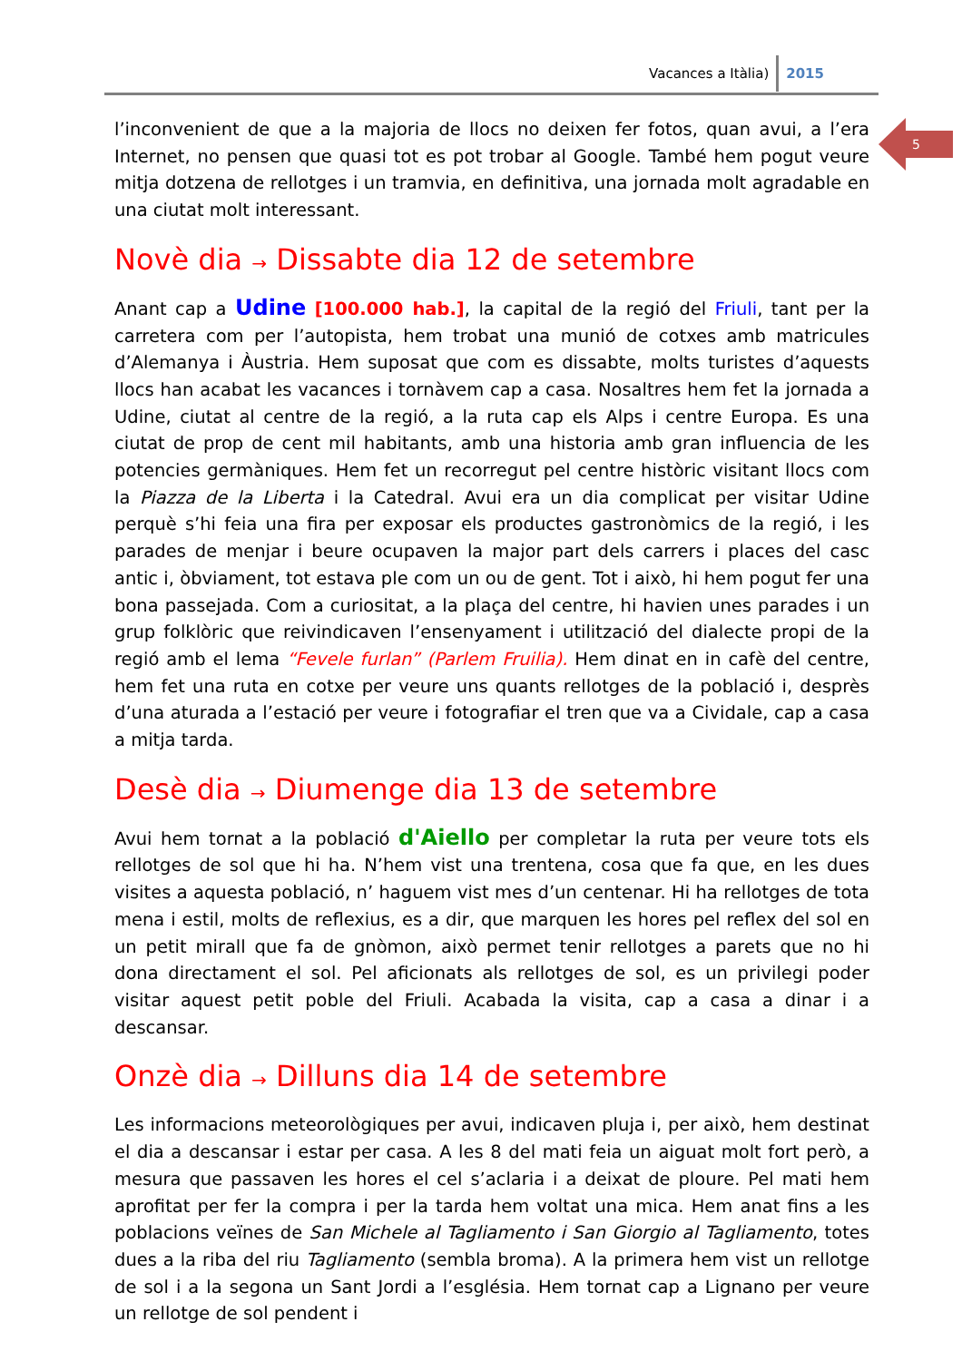Vacances a Itàlia) 2015
5
l’inconvenient de que a la majoria de llocs no deixen fer fotos, quan avui, a l’era Internet, no pensen que quasi tot es pot trobar al Google. També hem pogut veure mitja dotzena de rellotges i un tramvia, en definitiva, una jornada molt agradable en una ciutat molt interessant.
Novè dia → Dissabte dia 12 de setembre
Anant cap a Udine [100.000 hab.], la capital de la regió del Friuli, tant per la carretera com per l’autopista, hem trobat una munió de cotxes amb matricules d’Alemanya i Àustria. Hem suposat que com es dissabte, molts turistes d’aquests llocs han acabat les vacances i tornàvem cap a casa. Nosaltres hem fet la jornada a Udine, ciutat al centre de la regió, a la ruta cap els Alps i centre Europa. Es una ciutat de prop de cent mil habitants, amb una historia amb gran influencia de les potencies germàniques. Hem fet un recorregut pel centre històric visitant llocs com la Piazza de la Liberta i la Catedral. Avui era un dia complicat per visitar Udine perquè s’hi feia una fira per exposar els productes gastronòmics de la regió, i les parades de menjar i beure ocupaven la major part dels carrers i places del casc antic i, òbviament, tot estava ple com un ou de gent. Tot i això, hi hem pogut fer una bona passejada. Com a curiositat, a la plaça del centre, hi havien unes parades i un grup folklòric que reivindicaven l’ensenyament i utilització del dialecte propi de la regió amb el lema “Fevele furlan” (Parlem Fruilia). Hem dinat en in cafè del centre, hem fet una ruta en cotxe per veure uns quants rellotges de la població i, desprès d’una aturada a l’estació per veure i fotografiar el tren que va a Cividale, cap a casa a mitja tarda.
Desè dia → Diumenge dia 13 de setembre
Avui hem tornat a la població d'Aiello per completar la ruta per veure tots els rellotges de sol que hi ha. N’hem vist una trentena, cosa que fa que, en les dues visites a aquesta població, n’ haguem vist mes d’un centenar. Hi ha rellotges de tota mena i estil, molts de reflexius, es a dir, que marquen les hores pel reflex del sol en un petit mirall que fa de gnòmon, això permet tenir rellotges a parets que no hi dona directament el sol. Pel aficionats als rellotges de sol, es un privilegi poder visitar aquest petit poble del Friuli. Acabada la visita, cap a casa a dinar i a descansar.
Onzè dia → Dilluns dia 14 de setembre
Les informacions meteorològiques per avui, indicaven pluja i, per això, hem destinat el dia a descansar i estar per casa. A les 8 del mati feia un aiguat molt fort però, a mesura que passaven les hores el cel s’aclaria i a deixat de ploure. Pel mati hem aprofitat per fer la compra i per la tarda hem voltat una mica. Hem anat fins a les poblacions veïnes de San Michele al Tagliamento i San Giorgio al Tagliamento, totes dues a la riba del riu Tagliamento (sembla broma). A la primera hem vist un rellotge de sol i a la segona un Sant Jordi a l’església. Hem tornat cap a Lignano per veure un rellotge de sol pendent i